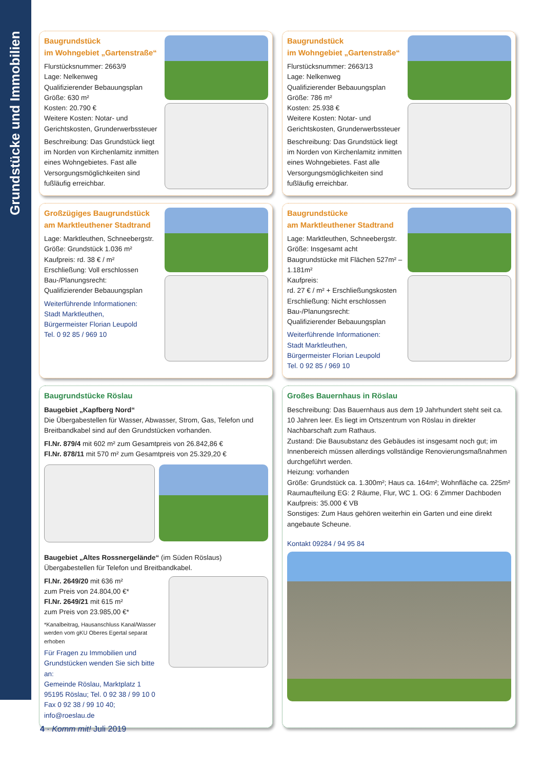Grundstücke und Immobilien
Baugrundstück
im Wohngebiet „Gartenstraße“
Flurstücksnummer: 2663/9
Lage: Nelkenweg
Qualifizierender Bebauungsplan
Größe: 630 m²
Kosten: 20.790 €
Weitere Kosten: Notar- und Gerichtskosten, Grunderwerbssteuer
Beschreibung: Das Grundstück liegt im Norden von Kirchenlamitz inmitten eines Wohngebietes. Fast alle Versorgungsmöglichkeiten sind fußläufig erreichbar.
Baugrundstück
im Wohngebiet „Gartenstraße“
Flurstücksnummer: 2663/13
Lage: Nelkenweg
Qualifizierender Bebauungsplan
Größe: 786 m²
Kosten: 25.938 €
Weitere Kosten: Notar- und Gerichtskosten, Grunderwerbssteuer
Beschreibung: Das Grundstück liegt im Norden von Kirchenlamitz inmitten eines Wohngebietes. Fast alle Versorgungsmöglichkeiten sind fußläufig erreichbar.
Großzügiges Baugrundstück
am Marktleuthener Stadtrand
Lage: Marktleuthen, Schneebergstr.
Größe: Grundstück 1.036 m²
Kaufpreis: rd. 38 € / m²
Erschließung: Voll erschlossen
Bau-/Planungsrecht:
Qualifizierender Bebauungsplan
Weiterführende Informationen:
Stadt Marktleuthen,
Bürgermeister Florian Leupold
Tel. 0 92 85 / 969 10
Baugrundstücke
am Marktleuthener Stadtrand
Lage: Marktleuthen, Schneebergstr.
Größe: Insgesamt acht Baugrundstücke mit Flächen 527m² – 1.181m²
Kaufpreis:
rd. 27 € / m² + Erschließungskosten
Erschließung: Nicht erschlossen
Bau-/Planungsrecht:
Qualifizierender Bebauungsplan
Weiterführende Informationen:
Stadt Marktleuthen,
Bürgermeister Florian Leupold
Tel. 0 92 85 / 969 10
Baugrundstücke Röslau
Baugebiet „Kapfberg Nord“
Die Übergabestellen für Wasser, Abwasser, Strom, Gas, Telefon und Breitbandkabel sind auf den Grundstücken vorhanden.
Fl.Nr. 879/4 mit 602 m² zum Gesamtpreis von 26.842,86 €
Fl.Nr. 878/11 mit 570 m² zum Gesamtpreis von 25.329,20 €
Baugebiet „Altes Rossnergelände“ (im Süden Röslaus)
Übergabestellen für Telefon und Breitbandkabel.
Fl.Nr. 2649/20 mit 636 m²
zum Preis von 24.804,00 €*
Fl.Nr. 2649/21 mit 615 m²
zum Preis von 23.985,00 €*
*Kanalbeitrag, Hausanschluss Kanal/Wasser werden vom gKU Oberes Egertal separat erhoben
Für Fragen zu Immobilien und Grundstücken wenden Sie sich bitte an:
Gemeinde Röslau, Marktplatz 1
95195 Röslau; Tel. 0 92 38 / 99 10 0
Fax 0 92 38 / 99 10 40; info@roeslau.de
Großes Bauernhaus in Röslau
Beschreibung: Das Bauernhaus aus dem 19 Jahrhundert steht seit ca. 10 Jahren leer. Es liegt im Ortszentrum von Röslau in direkter Nachbarschaft zum Rathaus.
Zustand: Die Bausubstanz des Gebäudes ist insgesamt noch gut; im Innenbereich müssen allerdings vollständige Renovierungsmaßnahmen durchgeführt werden.
Heizung: vorhanden
Größe: Grundstück ca. 1.300m²; Haus ca. 164m²; Wohnfläche ca. 225m²
Raumaufteilung EG: 2 Räume, Flur, WC 1. OG: 6 Zimmer Dachboden
Kaufpreis: 35.000 € VB
Sonstiges: Zum Haus gehören weiterhin ein Garten und eine direkt angebaute Scheune.
Kontakt 09284 / 94 95 84
4 · Komm mit! Juli 2019